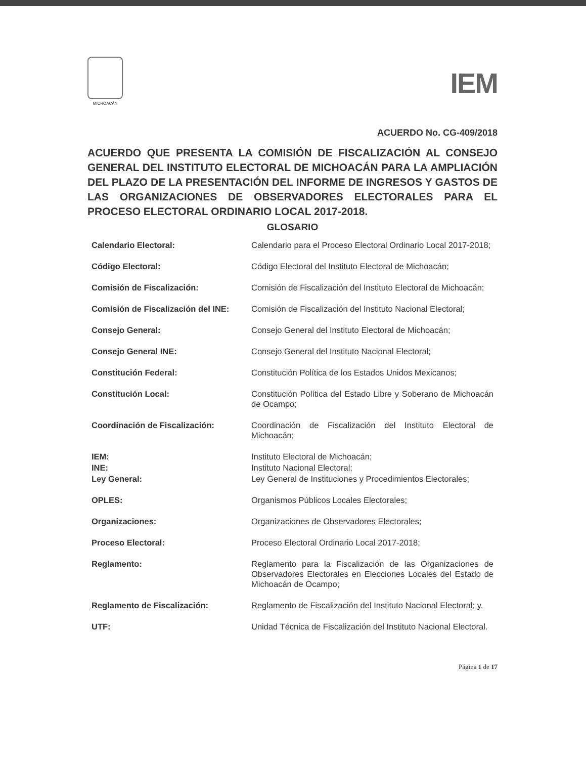MICHOACÁN
IEM
ACUERDO No. CG-409/2018
ACUERDO QUE PRESENTA LA COMISIÓN DE FISCALIZACIÓN AL CONSEJO GENERAL DEL INSTITUTO ELECTORAL DE MICHOACÁN PARA LA AMPLIACIÓN DEL PLAZO DE LA PRESENTACIÓN DEL INFORME DE INGRESOS Y GASTOS DE LAS ORGANIZACIONES DE OBSERVADORES ELECTORALES PARA EL PROCESO ELECTORAL ORDINARIO LOCAL 2017-2018.
GLOSARIO
| Calendario Electoral: | Calendario para el Proceso Electoral Ordinario Local 2017-2018; |
| Código Electoral: | Código Electoral del Instituto Electoral de Michoacán; |
| Comisión de Fiscalización: | Comisión de Fiscalización del Instituto Electoral de Michoacán; |
| Comisión de Fiscalización del INE: | Comisión de Fiscalización del Instituto Nacional Electoral; |
| Consejo General: | Consejo General del Instituto Electoral de Michoacán; |
| Consejo General INE: | Consejo General del Instituto Nacional Electoral; |
| Constitución Federal: | Constitución Política de los Estados Unidos Mexicanos; |
| Constitución Local: | Constitución Política del Estado Libre y Soberano de Michoacán de Ocampo; |
| Coordinación de Fiscalización: | Coordinación de Fiscalización del Instituto Electoral de Michoacán; |
| IEM: | Instituto Electoral de Michoacán; |
| INE: | Instituto Nacional Electoral; |
| Ley General: | Ley General de Instituciones y Procedimientos Electorales; |
| OPLES: | Organismos Públicos Locales Electorales; |
| Organizaciones: | Organizaciones de Observadores Electorales; |
| Proceso Electoral: | Proceso Electoral Ordinario Local 2017-2018; |
| Reglamento: | Reglamento para la Fiscalización de las Organizaciones de Observadores Electorales en Elecciones Locales del Estado de Michoacán de Ocampo; |
| Reglamento de Fiscalización: | Reglamento de Fiscalización del Instituto Nacional Electoral; y, |
| UTF: | Unidad Técnica de Fiscalización del Instituto Nacional Electoral. |
Página 1 de 17